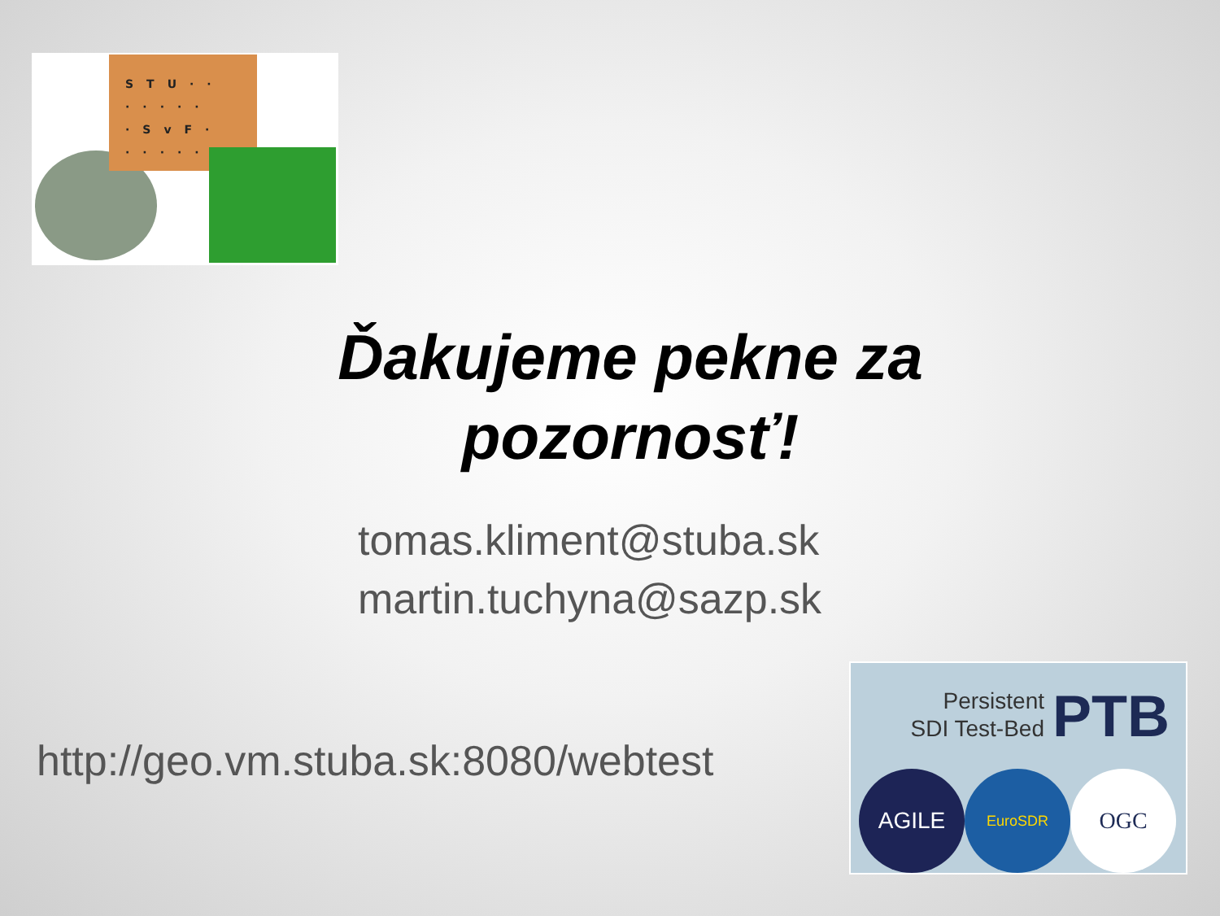STU··
·····
·SvF·
·····
Ďakujeme pekne za pozornosť!
tomas.kliment@stuba.sk
martin.tuchyna@sazp.sk
http://geo.vm.stuba.sk:8080/webtest
Persistent
SDI Test-Bed PTB
AGILE EuroSDR OGC